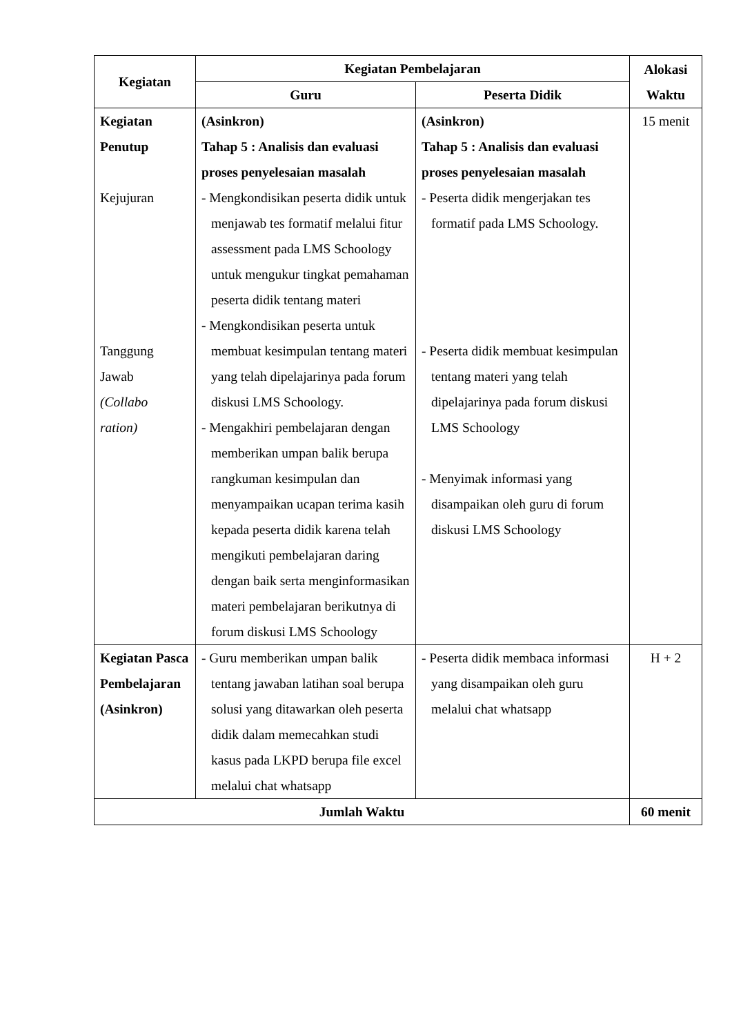| Kegiatan | Kegiatan Pembelajaran | | Alokasi Waktu |
| --- | --- | --- | --- |
| | Guru | Peserta Didik | |
| Kegiatan Penutup Kejujuran Tanggung Jawab (Collabo ration) | (Asinkron) Tahap 5 : Analisis dan evaluasi proses penyelesaian masalah - Mengkondisikan peserta didik untuk menjawab tes formatif melalui fitur assessment pada LMS Schoology untuk mengukur tingkat pemahaman peserta didik tentang materi - Mengkondisikan peserta untuk membuat kesimpulan tentang materi yang telah dipelajarinya pada forum diskusi LMS Schoology. - Mengakhiri pembelajaran dengan memberikan umpan balik berupa rangkuman kesimpulan dan menyampaikan ucapan terima kasih kepada peserta didik karena telah mengikuti pembelajaran daring dengan baik serta menginformasikan materi pembelajaran berikutnya di forum diskusi LMS Schoology | (Asinkron) Tahap 5 : Analisis dan evaluasi proses penyelesaian masalah - Peserta didik mengerjakan tes formatif pada LMS Schoology. - Peserta didik membuat kesimpulan tentang materi yang telah dipelajarinya pada forum diskusi LMS Schoology - Menyimak informasi yang disampaikan oleh guru di forum diskusi LMS Schoology | 15 menit |
| Kegiatan Pasca Pembelajaran (Asinkron) | - Guru memberikan umpan balik tentang jawaban latihan soal berupa solusi yang ditawarkan oleh peserta didik dalam memecahkan studi kasus pada LKPD berupa file excel melalui chat whatsapp | - Peserta didik membaca informasi yang disampaikan oleh guru melalui chat whatsapp | H + 2 |
| Jumlah Waktu | | | 60 menit |